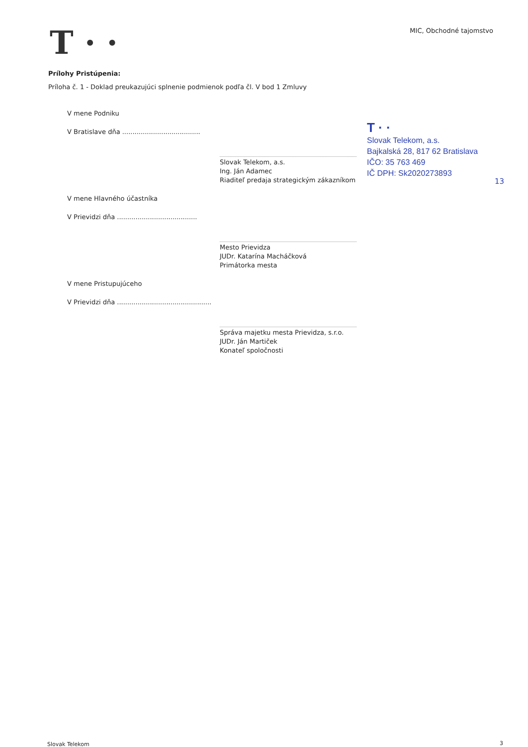T · · MIC, Obchodné tajomstvo
Prílohy Pristúpenia:
Príloha č. 1 - Doklad preukazujúci splnenie podmienok podľa čl. V bod 1 Zmluvy
V mene Podniku
V Bratislave dňa ......................................
Slovak Telekom, a.s.
Ing. Ján Adamec
Riaditeľ predaja strategickým zákazníkom
V mene Hlavného účastníka
V Prievidzi dňa .......................................
Mesto Prievidza
JUDr. Katarína Macháčková
Primátorka mesta
V mene Pristupujúceho
V Prievidzi dňa ..............................................
Správa majetku mesta Prievidza, s.r.o.
JUDr. Ján Martiček
Konateľ spoločnosti
T · ·
Slovak Telekom, a.s.
Bajkalská 28, 817 62 Bratislava
IČO: 35 763 469
IČ DPH: Sk2020273893
13
Slovak Telekom 3